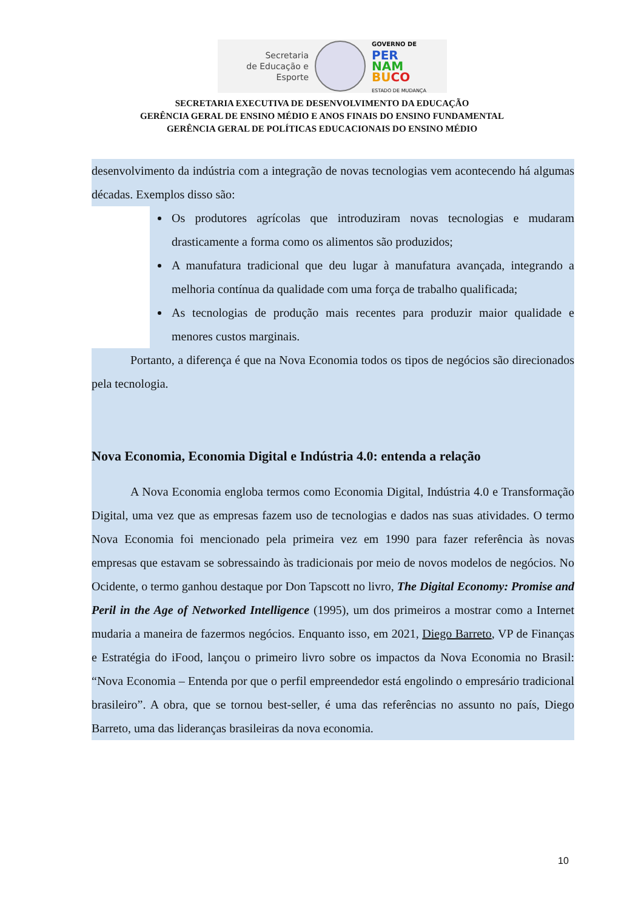Secretaria
de Educação e
Esporte
GOVERNO DE
PER
NAM
BU CO
ESTADO DE MUDANÇA
SECRETARIA EXECUTIVA DE DESENVOLVIMENTO DA EDUCAÇÃO
GERÊNCIA GERAL DE ENSINO MÉDIO E ANOS FINAIS DO ENSINO FUNDAMENTAL
GERÊNCIA GERAL DE POLÍTICAS EDUCACIONAIS DO ENSINO MÉDIO
desenvolvimento da indústria com a integração de novas tecnologias vem acontecendo há algumas décadas. Exemplos disso são:
Os produtores agrícolas que introduziram novas tecnologias e mudaram drasticamente a forma como os alimentos são produzidos;
A manufatura tradicional que deu lugar à manufatura avançada, integrando a melhoria contínua da qualidade com uma força de trabalho qualificada;
As tecnologias de produção mais recentes para produzir maior qualidade e menores custos marginais.
Portanto, a diferença é que na Nova Economia todos os tipos de negócios são direcionados pela tecnologia.
Nova Economia, Economia Digital e Indústria 4.0: entenda a relação
A Nova Economia engloba termos como Economia Digital, Indústria 4.0 e Transformação Digital, uma vez que as empresas fazem uso de tecnologias e dados nas suas atividades. O termo Nova Economia foi mencionado pela primeira vez em 1990 para fazer referência às novas empresas que estavam se sobressaindo às tradicionais por meio de novos modelos de negócios. No Ocidente, o termo ganhou destaque por Don Tapscott no livro, The Digital Economy: Promise and Peril in the Age of Networked Intelligence (1995), um dos primeiros a mostrar como a Internet mudaria a maneira de fazermos negócios. Enquanto isso, em 2021, Diego Barreto, VP de Finanças e Estratégia do iFood, lançou o primeiro livro sobre os impactos da Nova Economia no Brasil: “Nova Economia – Entenda por que o perfil empreendedor está engolindo o empresário tradicional brasileiro”. A obra, que se tornou best-seller, é uma das referências no assunto no país, Diego Barreto, uma das lideranças brasileiras da nova economia.
10